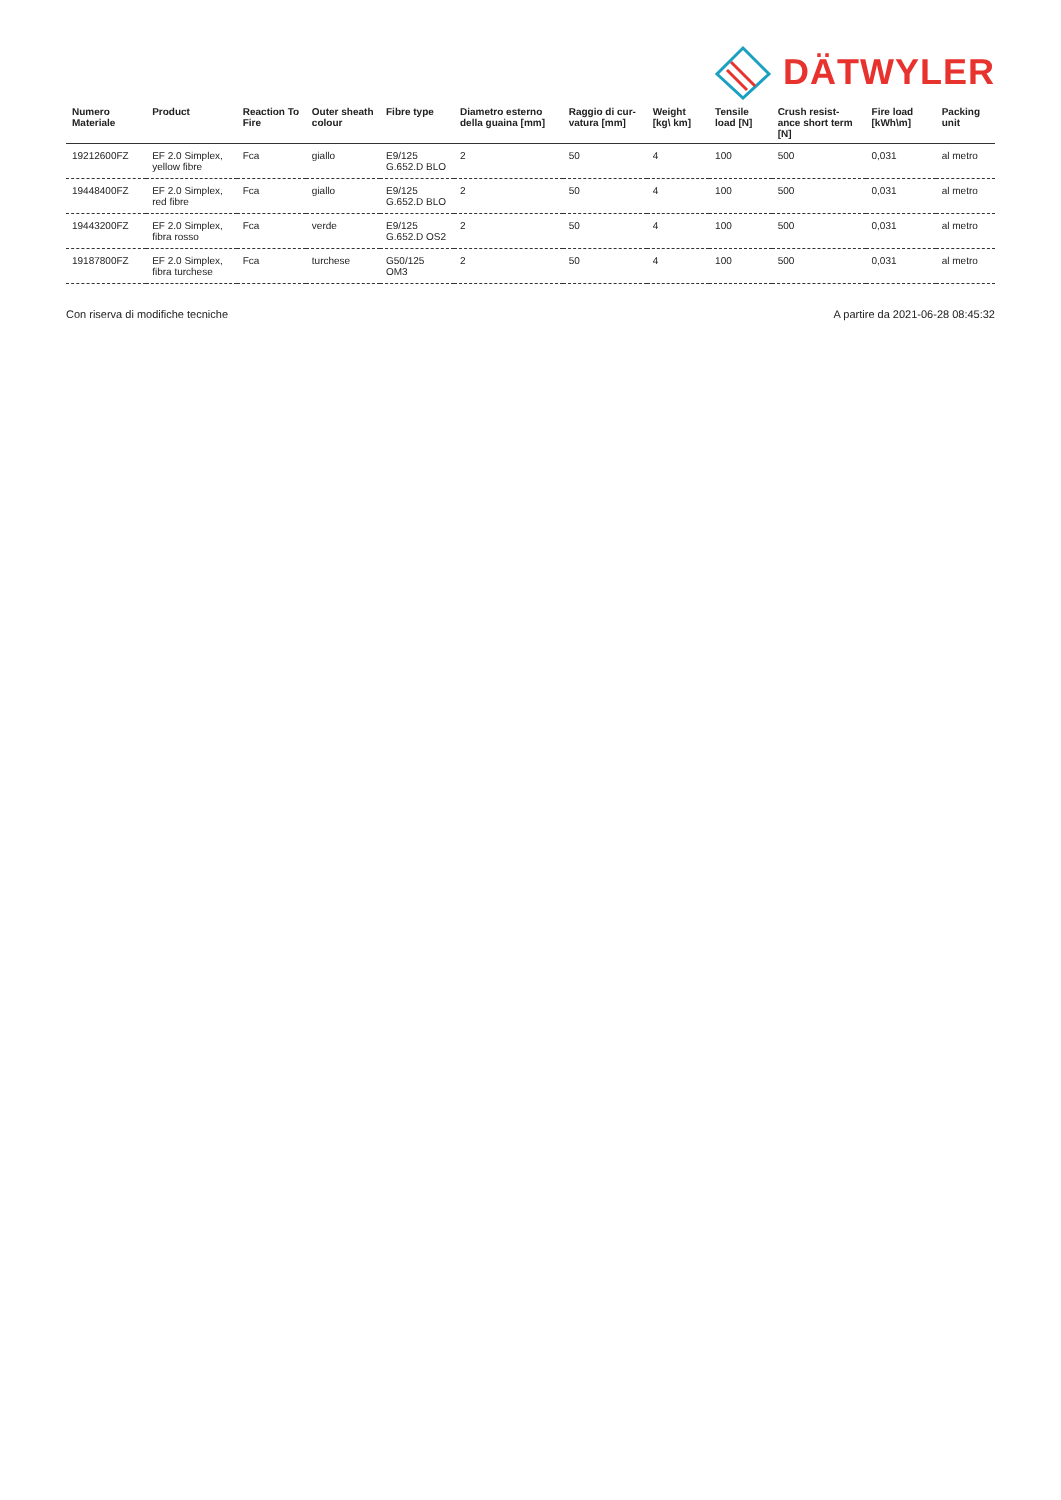DÄTWYLER
| Numero Materiale | Product | Reaction To Fire | Outer sheath colour | Fibre type | Diametro esterno della guaina [mm] | Raggio di cur-vatura [mm] | Weight [kg\ km] | Tensile load [N] | Crush resist-ance short term [N] | Fire load [kWh\m] | Packing unit |
| --- | --- | --- | --- | --- | --- | --- | --- | --- | --- | --- | --- |
| 19212600FZ | EF 2.0 Simplex, yellow fibre | Fca | giallo | E9/125 G.652.D BLO | 2 | 50 | 4 | 100 | 500 | 0,031 | al metro |
| 19448400FZ | EF 2.0 Simplex, red fibre | Fca | giallo | E9/125 G.652.D BLO | 2 | 50 | 4 | 100 | 500 | 0,031 | al metro |
| 19443200FZ | EF 2.0 Simplex, fibra rosso | Fca | verde | E9/125 G.652.D OS2 | 2 | 50 | 4 | 100 | 500 | 0,031 | al metro |
| 19187800FZ | EF 2.0 Simplex, fibra turchese | Fca | turchese | G50/125 OM3 | 2 | 50 | 4 | 100 | 500 | 0,031 | al metro |
Con riserva di modifiche tecniche A partire da 2021-06-28 08:45:32